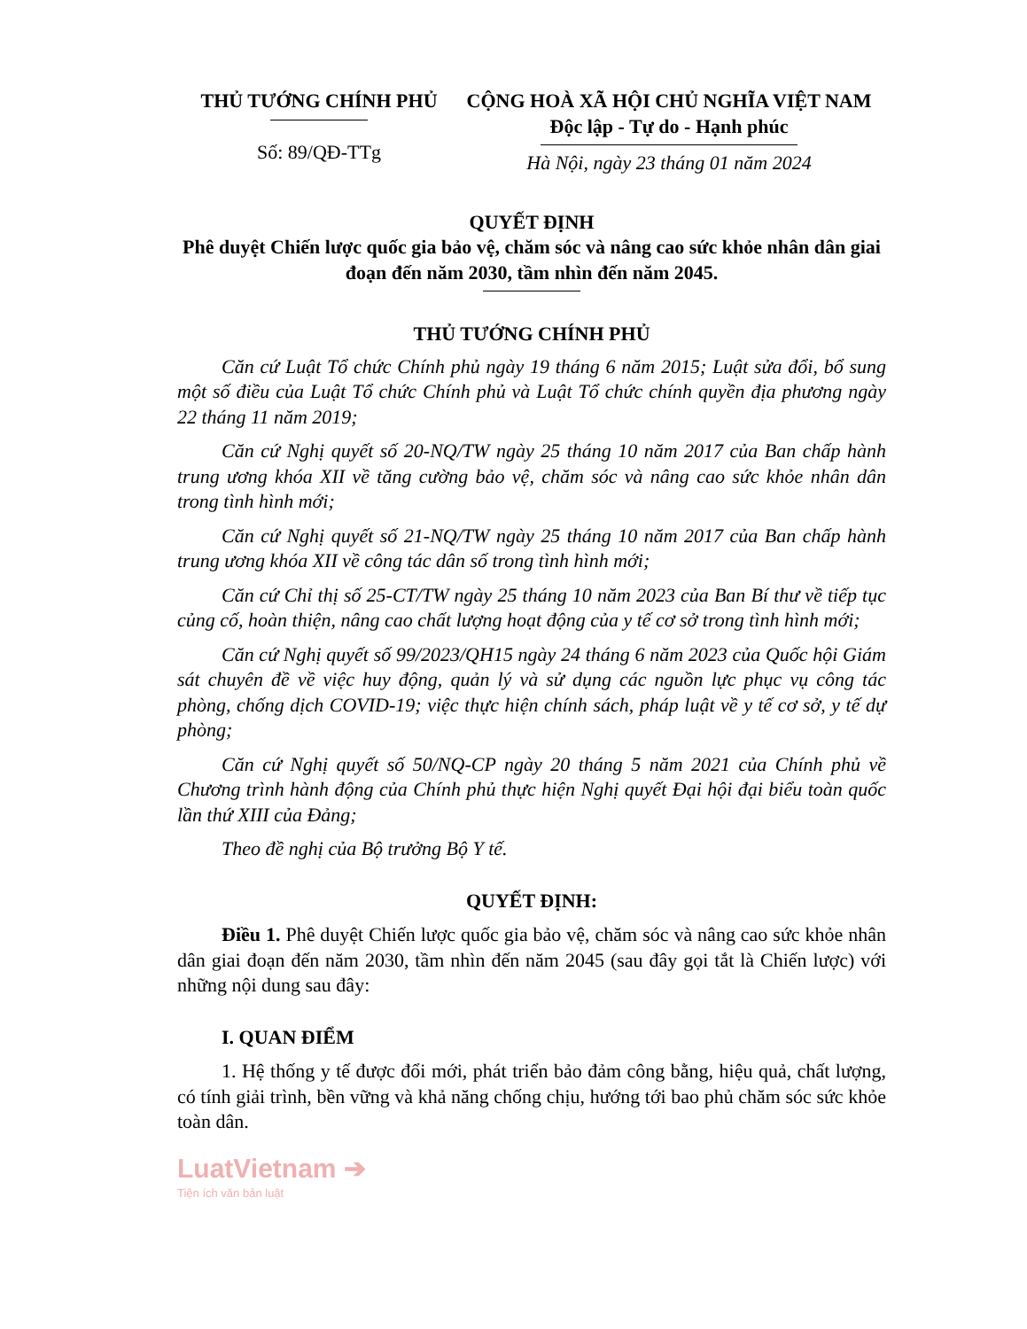THỦ TƯỚNG CHÍNH PHỦ
Số: 89/QĐ-TTg
CỘNG HOÀ XÃ HỘI CHỦ NGHĨA VIỆT NAM
Độc lập - Tự do - Hạnh phúc
Hà Nội, ngày 23 tháng 01 năm 2024
QUYẾT ĐỊNH
Phê duyệt Chiến lược quốc gia bảo vệ, chăm sóc và nâng cao sức khỏe nhân dân giai đoạn đến năm 2030, tầm nhìn đến năm 2045.
THỦ TƯỚNG CHÍNH PHỦ
Căn cứ Luật Tổ chức Chính phủ ngày 19 tháng 6 năm 2015; Luật sửa đổi, bổ sung một số điều của Luật Tổ chức Chính phủ và Luật Tổ chức chính quyền địa phương ngày 22 tháng 11 năm 2019;
Căn cứ Nghị quyết số 20-NQ/TW ngày 25 tháng 10 năm 2017 của Ban chấp hành trung ương khóa XII về tăng cường bảo vệ, chăm sóc và nâng cao sức khỏe nhân dân trong tình hình mới;
Căn cứ Nghị quyết số 21-NQ/TW ngày 25 tháng 10 năm 2017 của Ban chấp hành trung ương khóa XII về công tác dân số trong tình hình mới;
Căn cứ Chỉ thị số 25-CT/TW ngày 25 tháng 10 năm 2023 của Ban Bí thư về tiếp tục củng cố, hoàn thiện, nâng cao chất lượng hoạt động của y tế cơ sở trong tình hình mới;
Căn cứ Nghị quyết số 99/2023/QH15 ngày 24 tháng 6 năm 2023 của Quốc hội Giám sát chuyên đề về việc huy động, quản lý và sử dụng các nguồn lực phục vụ công tác phòng, chống dịch COVID-19; việc thực hiện chính sách, pháp luật về y tế cơ sở, y tế dự phòng;
Căn cứ Nghị quyết số 50/NQ-CP ngày 20 tháng 5 năm 2021 của Chính phủ về Chương trình hành động của Chính phủ thực hiện Nghị quyết Đại hội đại biểu toàn quốc lần thứ XIII của Đảng;
Theo đề nghị của Bộ trưởng Bộ Y tế.
QUYẾT ĐỊNH:
Điều 1. Phê duyệt Chiến lược quốc gia bảo vệ, chăm sóc và nâng cao sức khỏe nhân dân giai đoạn đến năm 2030, tầm nhìn đến năm 2045 (sau đây gọi tắt là Chiến lược) với những nội dung sau đây:
I. QUAN ĐIỂM
1. Hệ thống y tế được đổi mới, phát triển bảo đảm công bằng, hiệu quả, chất lượng, có tính giải trình, bền vững và khả năng chống chịu, hướng tới bao phủ chăm sóc sức khỏe toàn dân.
LuatVietnam ➔
Tiện ích văn bản luật